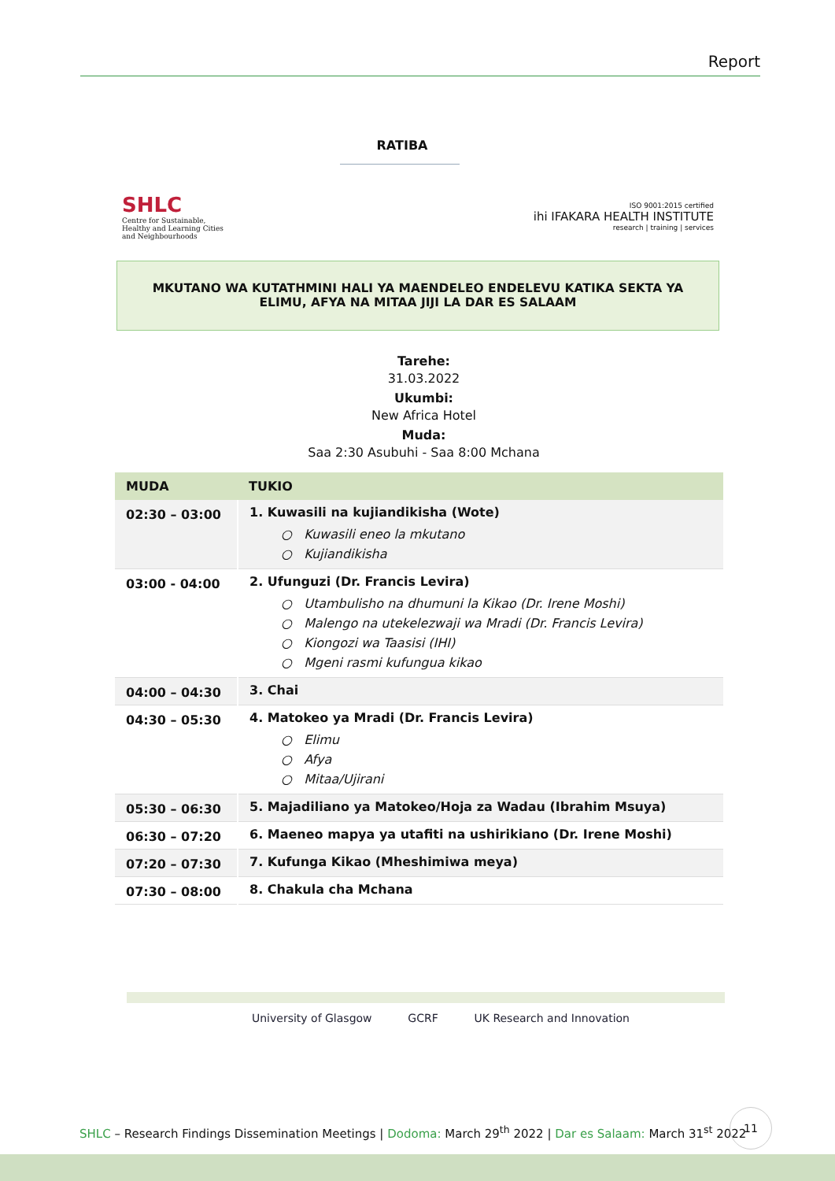Report
RATIBA
SHLC
Centre for Sustainable,
Healthy and Learning Cities
and Neighbourhoods
ISO 9001:2015 certified
ihi IFAKARA HEALTH INSTITUTE
research | training | services
MKUTANO WA KUTATHMINI HALI YA MAENDELEO ENDELEVU KATIKA SEKTA YA
ELIMU, AFYA NA MITAA JIJI LA DAR ES SALAAM
Tarehe:
31.03.2022
Ukumbi:
New Africa Hotel
Muda:
Saa 2:30 Asubuhi - Saa 8:00 Mchana
| MUDA | TUKIO |
| --- | --- |
| 02:30 – 03:00 | 1. Kuwasili na kujiandikisha (Wote) ○ Kuwasili eneo la mkutano ○ Kujiandikisha |
| 03:00 - 04:00 | 2. Ufunguzi (Dr. Francis Levira) ○ Utambulisho na dhumuni la Kikao (Dr. Irene Moshi) ○ Malengo na utekelezwaji wa Mradi (Dr. Francis Levira) ○ Kiongozi wa Taasisi (IHI) ○ Mgeni rasmi kufungua kikao |
| 04:00 – 04:30 | 3. Chai |
| 04:30 – 05:30 | 4. Matokeo ya Mradi (Dr. Francis Levira) ○ Elimu ○ Afya ○ Mitaa/Ujirani |
| 05:30 – 06:30 | 5. Majadiliano ya Matokeo/Hoja za Wadau (Ibrahim Msuya) |
| 06:30 – 07:20 | 6. Maeneo mapya ya utafiti na ushirikiano (Dr. Irene Moshi) |
| 07:20 – 07:30 | 7. Kufunga Kikao (Mheshimiwa meya) |
| 07:30 – 08:00 | 8. Chakula cha Mchana |
University of Glasgow GCRF UK Research and Innovation
SHLC – Research Findings Dissemination Meetings | Dodoma: March 29<sup>th</sup> 2022 | Dar es Salaam: March 31<sup>st</sup> 2022
11